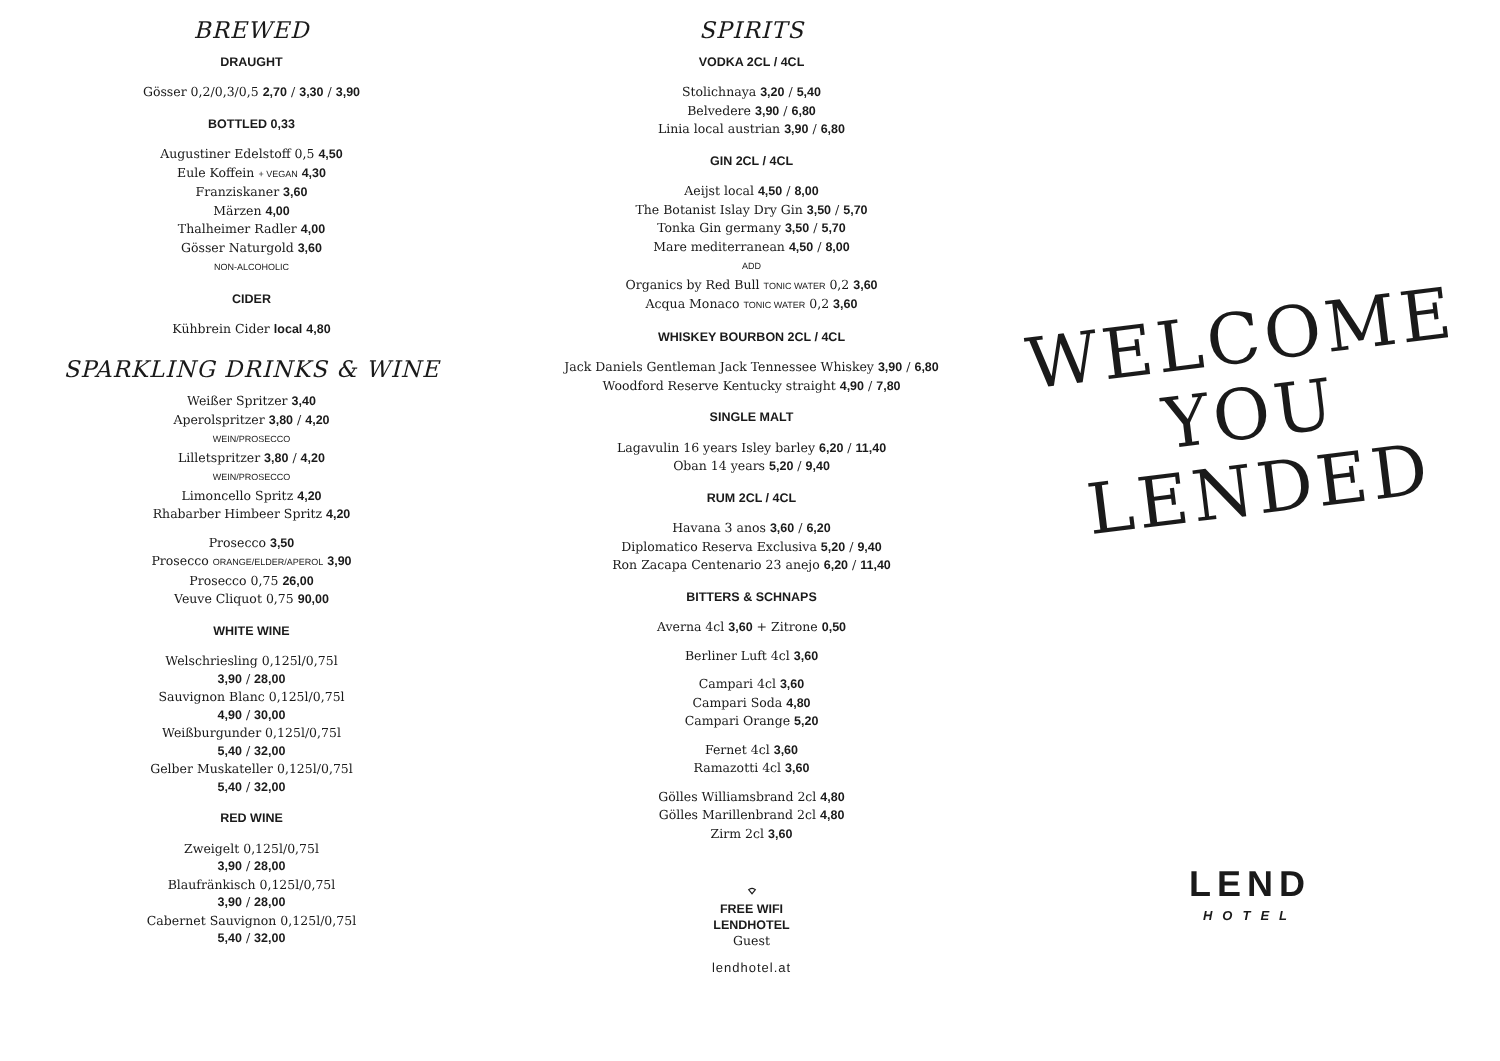BREWED
DRAUGHT
Gösser 0,2/0,3/0,5 2,70 / 3,30 / 3,90
BOTTLED 0,33
Augustiner Edelstoff 0,5 4,50
Eule Koffein + VEGAN 4,30
Franziskaner 3,60
Märzen 4,00
Thalheimer Radler 4,00
Gösser Naturgold 3,60
NON-ALCOHOLIC
CIDER
Kühbrein Cider local 4,80
SPARKLING DRINKS & WINE
Weißer Spritzer 3,40
Aperolspritzer 3,80 / 4,20
WEIN/PROSECCO
Lilletspritzer 3,80 / 4,20
WEIN/PROSECCO
Limoncello Spritz 4,20
Rhabarber Himbeer Spritz 4,20
Prosecco 3,50
Prosecco ORANGE/ELDER/APEROL 3,90
Prosecco 0,75 26,00
Veuve Cliquot 0,75 90,00
WHITE WINE
Welschriesling 0,125l/0,75l
3,90 / 28,00
Sauvignon Blanc 0,125l/0,75l
4,90 / 30,00
Weißburgunder 0,125l/0,75l
5,40 / 32,00
Gelber Muskateller 0,125l/0,75l
5,40 / 32,00
RED WINE
Zweigelt 0,125l/0,75l
3,90 / 28,00
Blaufränkisch 0,125l/0,75l
3,90 / 28,00
Cabernet Sauvignon 0,125l/0,75l
5,40 / 32,00
SPIRITS
VODKA 2CL / 4CL
Stolichnaya 3,20 / 5,40
Belvedere 3,90 / 6,80
Linia local austrian 3,90 / 6,80
GIN 2CL / 4CL
Aeijst local 4,50 / 8,00
The Botanist Islay Dry Gin 3,50 / 5,70
Tonka Gin germany 3,50 / 5,70
Mare mediterranean 4,50 / 8,00
ADD
Organics by Red Bull TONIC WATER 0,2 3,60
Acqua Monaco TONIC WATER 0,2 3,60
WHISKEY BOURBON 2CL / 4CL
Jack Daniels Gentleman Jack Tennessee Whiskey 3,90 / 6,80
Woodford Reserve Kentucky straight 4,90 / 7,80
SINGLE MALT
Lagavulin 16 years Isley barley 6,20 / 11,40
Oban 14 years 5,20 / 9,40
RUM 2CL / 4CL
Havana 3 anos 3,60 / 6,20
Diplomatico Reserva Exclusiva 5,20 / 9,40
Ron Zacapa Centenario 23 anejo 6,20 / 11,40
BITTERS & SCHNAPS
Averna 4cl 3,60 + Zitrone 0,50
Berliner Luft 4cl 3,60
Campari 4cl 3,60
Campari Soda 4,80
Campari Orange 5,20
Fernet 4cl 3,60
Ramazotti 4cl 3,60
Gölles Williamsbrand 2cl 4,80
Gölles Marillenbrand 2cl 4,80
Zirm 2cl 3,60
⌔
FREE WIFI
LENDHOTEL
Guest
lendhotel.at
WELCOME
YOU
LENDED
LEND
HOTEL